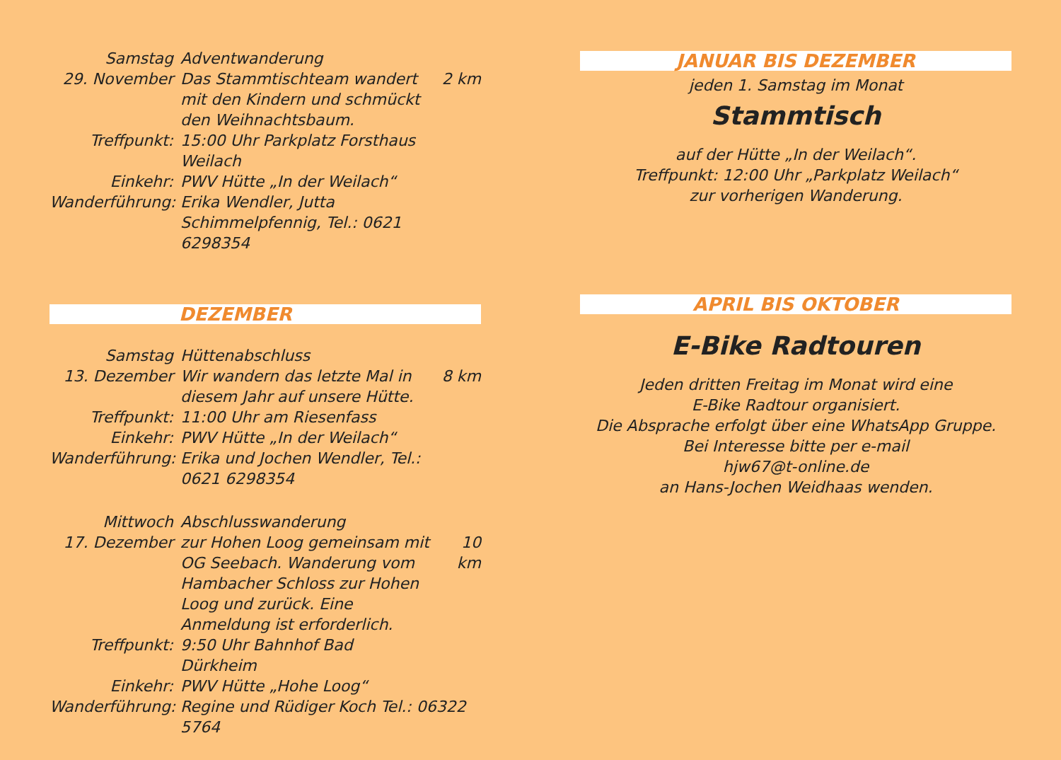Samstag
Adventwanderung
29. November
Das Stammtischteam wandert mit den Kindern und schmückt den Weihnachtsbaum.
2 km
Treffpunkt:
15:00 Uhr Parkplatz Forsthaus Weilach
Einkehr:
PWV Hütte „In der Weilach“
Wanderführung:
Erika Wendler, Jutta Schimmelpfennig, Tel.: 0621 6298354
DEZEMBER
Samstag
Hüttenabschluss
13. Dezember
Wir wandern das letzte Mal in diesem Jahr auf unsere Hütte.
8 km
Treffpunkt:
11:00 Uhr am Riesenfass
Einkehr:
PWV Hütte „In der Weilach“
Wanderführung:
Erika und Jochen Wendler, Tel.: 0621 6298354
Mittwoch
Abschlusswanderung
17. Dezember
zur Hohen Loog gemeinsam mit OG Seebach. Wanderung vom Hambacher Schloss zur Hohen Loog und zurück. Eine Anmeldung ist erforderlich.
10 km
Treffpunkt:
9:50 Uhr Bahnhof Bad Dürkheim
Einkehr:
PWV Hütte „Hohe Loog“
Wanderführung:
Regine und Rüdiger Koch Tel.: 06322 5764
JANUAR BIS DEZEMBER
jeden 1. Samstag im Monat
Stammtisch
auf der Hütte „In der Weilach“.
Treffpunkt: 12:00 Uhr „Parkplatz Weilach“
zur vorherigen Wanderung.
APRIL BIS OKTOBER
E-Bike Radtouren
Jeden dritten Freitag im Monat wird eine
E-Bike Radtour organisiert.
Die Absprache erfolgt über eine WhatsApp Gruppe.
Bei Interesse bitte per e-mail
hjw67@t-online.de
an Hans-Jochen Weidhaas wenden.